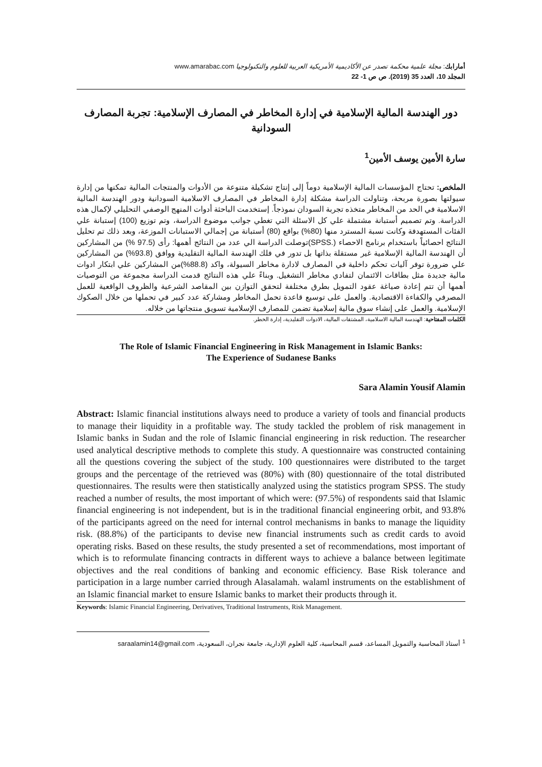أمارابك: مجلة علمية محكمة تصدر عن الأكاديمية الأمريكية العربية للعلوم والتكنولوجيا www.amarabac.com
المجلد 10، العدد 35 (2019). ص ص 1- 22
دور الهندسة المالية الإسلامية في إدارة المخاطر في المصارف الإسلامية: تجربة المصارف السودانية
سارة الأمين يوسف الأمين<sup>1</sup>
الملخص: تحتاج المؤسسات المالية الإسلامية دوماً إلى إنتاج تشكيلة متنوعة من الأدوات والمنتجات المالية تمكنها من إدارة سيولتها بصورة مربحة، وتناولت الدراسة مشكلة إدارة المخاطر في المصارف الاسلامية السودانية ودور الهندسة المالية الاسلامية في الحد من المخاطر متخذه تجربة السودان نموذجاً. إستخدمت الباحثة أدوات المنهج الوصفي التحليلي لإكمال هذه الدراسة. وتم تصميم أستبانة مشتملة علي كل الاسئلة التي تغطي جوانب موضوع الدراسة، وتم توزيع (100) إستبانة علي الفئات المستهدفة وكانت نسبة المسترد منها (80%) بواقع (80) أستبانة من إجمالي الاستبانات الموزعة، وبعد ذلك تم تحليل النتائج احصائياً باستخدام برنامج الاحصاء (.SPSS)توصلت الدراسة الي عدد من النتائج أهمها: رأى (97.5 %) من المشاركين أن الهندسة المالية الإسلامية غير مستقلة بذاتها بل تدور في فلك الهندسة المالية التقليدية ووافق (93.8%) من المشاركين علي ضرورة توفر آليات تحكم داخلية في المصارف لادارة مخاطر السيولة، واكد (88.8%)من المشاركين علي ابتكار ادوات مالية جديدة مثل بطاقات الائتمان لتفادي مخاطر التشغيل. وبناءً علي هذه النتائج قدمت الدراسة مجموعة من التوصيات أهمها أن تتم إعادة صياغة عقود التمويل بطرق مختلفة لتحقق التوازن بين المقاصد الشرعية والظروف الواقعية للعمل المصرفي والكفاءة الاقتصادية. والعمل على توسيع قاعدة تحمل المخاطر ومشاركة عدد كبير في تحملها من خلال الصكوك الإسلامية. والعمل على إنشاء سوق مالية إسلامية تضمن للمصارف الإسلامية تسويق منتجاتها من خلاله.
الكلمات المفتاحية: الهندسة المالية الاسلامية، المشتقات المالية، الادوات التقليدية، إدارة الخطر.
The Role of Islamic Financial Engineering in Risk Management in Islamic Banks:
The Experience of Sudanese Banks
Sara Alamin Yousif Alamin
Abstract: Islamic financial institutions always need to produce a variety of tools and financial products to manage their liquidity in a profitable way. The study tackled the problem of risk management in Islamic banks in Sudan and the role of Islamic financial engineering in risk reduction. The researcher used analytical descriptive methods to complete this study. A questionnaire was constructed containing all the questions covering the subject of the study. 100 questionnaires were distributed to the target groups and the percentage of the retrieved was (80%) with (80) questionnaire of the total distributed questionnaires. The results were then statistically analyzed using the statistics program SPSS. The study reached a number of results, the most important of which were: (97.5%) of respondents said that Islamic financial engineering is not independent, but is in the traditional financial engineering orbit, and 93.8% of the participants agreed on the need for internal control mechanisms in banks to manage the liquidity risk. (88.8%) of the participants to devise new financial instruments such as credit cards to avoid operating risks. Based on these results, the study presented a set of recommendations, most important of which is to reformulate financing contracts in different ways to achieve a balance between legitimate objectives and the real conditions of banking and economic efficiency. Base Risk tolerance and participation in a large number carried through Alasalamah. walaml instruments on the establishment of an Islamic financial market to ensure Islamic banks to market their products through it.
Keywords: Islamic Financial Engineering, Derivatives, Traditional Instruments, Risk Management.
<sup>1</sup> أستاذ المحاسبة والتمويل المساعد، قسم المحاسبة، كلية العلوم الإدارية، جامعة نجران، السعودية، saraalamin14@gmail.com